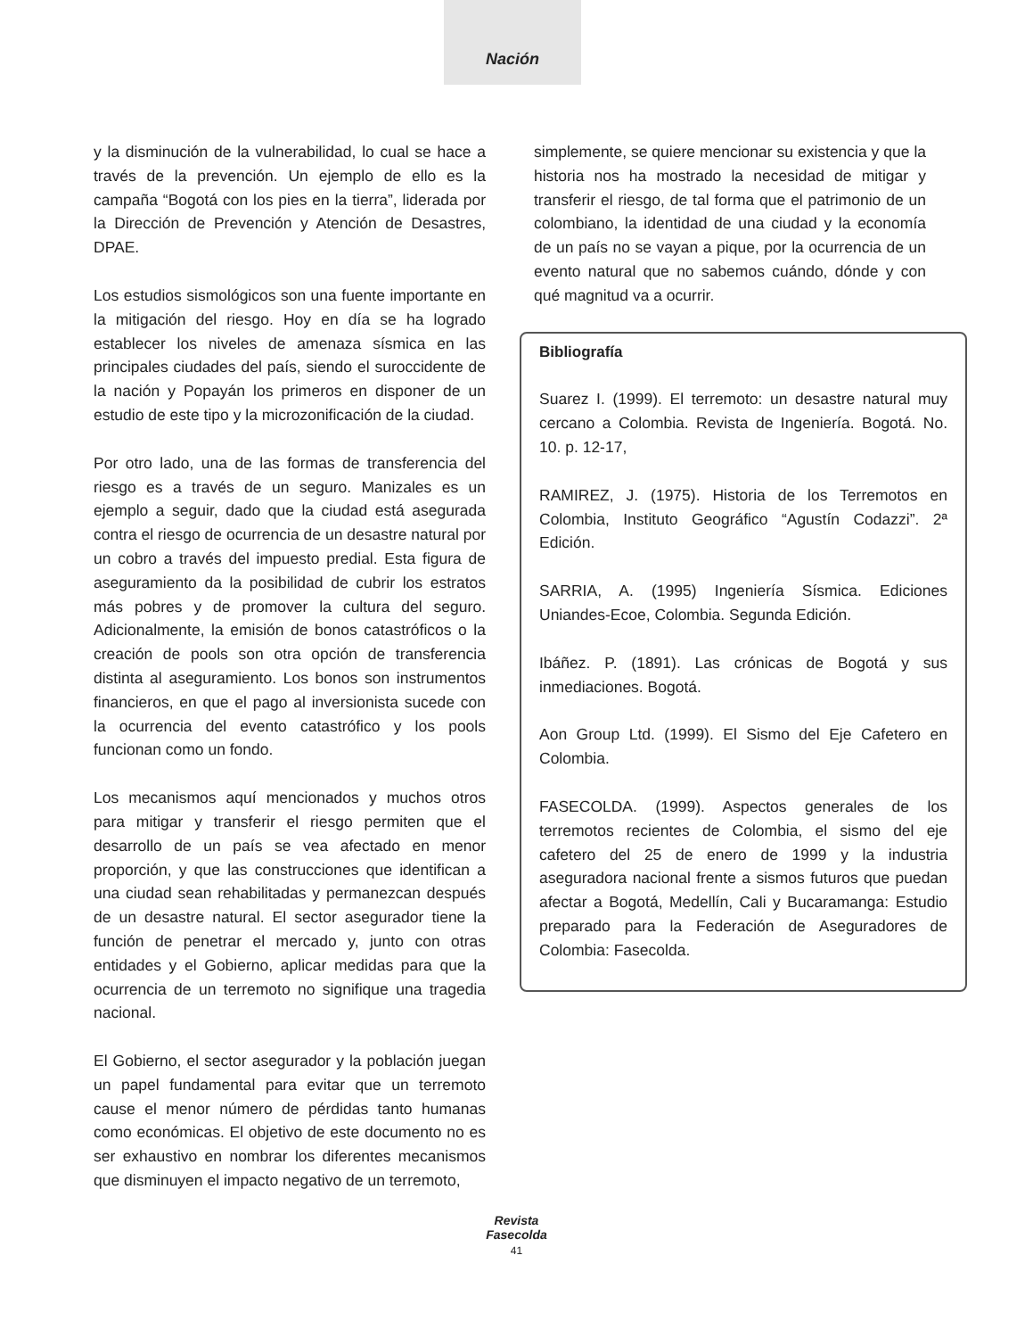Nación
y la disminución de la vulnerabilidad, lo cual se hace a través de la prevención. Un ejemplo de ello es la campaña “Bogotá con los pies en la tierra”, liderada por la Dirección de Prevención y Atención de Desastres, DPAE.
Los estudios sismológicos son una fuente importante en la mitigación del riesgo. Hoy en día se ha logrado establecer los niveles de amenaza sísmica en las principales ciudades del país, siendo el suroccidente de la nación y Popayán los primeros en disponer de un estudio de este tipo y la microzonificación de la ciudad.
Por otro lado, una de las formas de transferencia del riesgo es a través de un seguro. Manizales es un ejemplo a seguir, dado que la ciudad está asegurada contra el riesgo de ocurrencia de un desastre natural por un cobro a través del impuesto predial. Esta figura de aseguramiento da la posibilidad de cubrir los estratos más pobres y de promover la cultura del seguro. Adicionalmente, la emisión de bonos catastróficos o la creación de pools son otra opción de transferencia distinta al aseguramiento. Los bonos son instrumentos financieros, en que el pago al inversionista sucede con la ocurrencia del evento catastrófico y los pools funcionan como un fondo.
Los mecanismos aquí mencionados y muchos otros para mitigar y transferir el riesgo permiten que el desarrollo de un país se vea afectado en menor proporción, y que las construcciones que identifican a una ciudad sean rehabilitadas y permanezcan después de un desastre natural. El sector asegurador tiene la función de penetrar el mercado y, junto con otras entidades y el Gobierno, aplicar medidas para que la ocurrencia de un terremoto no signifique una tragedia nacional.
El Gobierno, el sector asegurador y la población juegan un papel fundamental para evitar que un terremoto cause el menor número de pérdidas tanto humanas como económicas. El objetivo de este documento no es ser exhaustivo en nombrar los diferentes mecanismos que disminuyen el impacto negativo de un terremoto,
simplemente, se quiere mencionar su existencia y que la historia nos ha mostrado la necesidad de mitigar y transferir el riesgo, de tal forma que el patrimonio de un colombiano, la identidad de una ciudad y la economía de un país no se vayan a pique, por la ocurrencia de un evento natural que no sabemos cuándo, dónde y con qué magnitud va a ocurrir.
Bibliografía
Suarez I. (1999). El terremoto: un desastre natural muy cercano a Colombia. Revista de Ingeniería. Bogotá. No. 10. p. 12-17,
RAMIREZ, J. (1975). Historia de los Terremotos en Colombia, Instituto Geográfico “Agustín Codazzi”. 2ª Edición.
SARRIA, A. (1995) Ingeniería Sísmica. Ediciones Uniandes-Ecoe, Colombia. Segunda Edición.
Ibáñez. P. (1891). Las crónicas de Bogotá y sus inmediaciones. Bogotá.
Aon Group Ltd. (1999). El Sismo del Eje Cafetero en Colombia.
FASECOLDA. (1999). Aspectos generales de los terremotos recientes de Colombia, el sismo del eje cafetero del 25 de enero de 1999 y la industria aseguradora nacional frente a sismos futuros que puedan afectar a Bogotá, Medellín, Cali y Bucaramanga: Estudio preparado para la Federación de Aseguradores de Colombia: Fasecolda.
Revista
Fasecolda
41